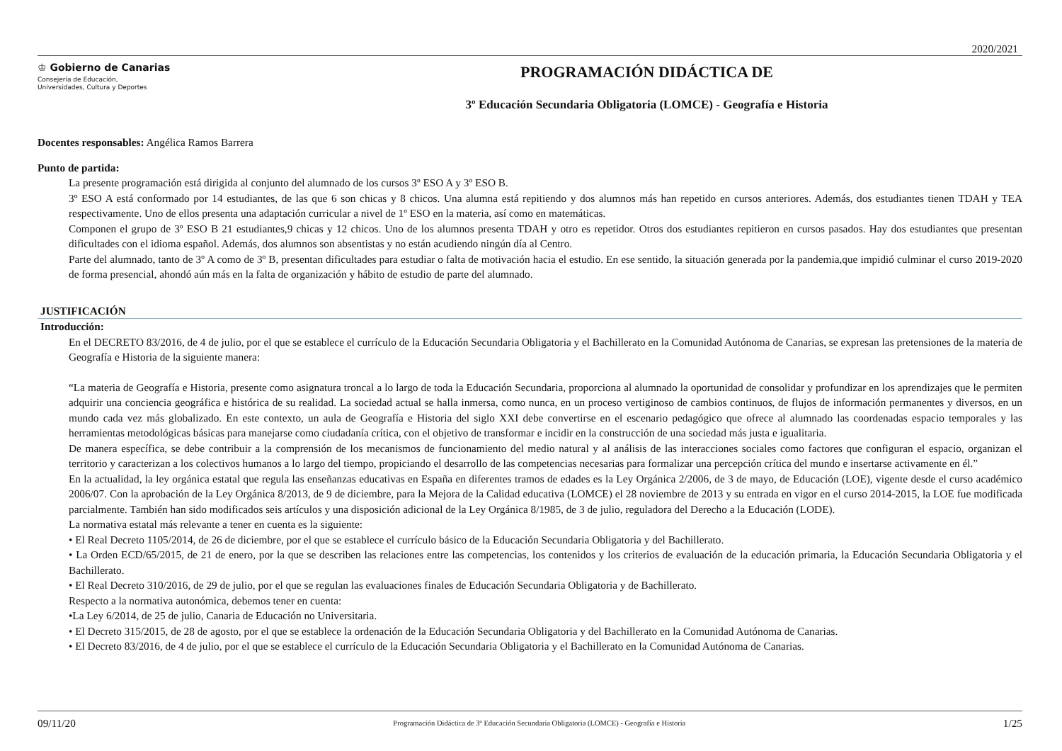2020/2021
♔ Gobierno de Canarias
Consejería de Educación,
Universidades, Cultura y Deportes
PROGRAMACIÓN DIDÁCTICA DE
3º Educación Secundaria Obligatoria (LOMCE) - Geografía e Historia
Docentes responsables: Angélica Ramos Barrera
Punto de partida:
La presente programación está dirigida al conjunto del alumnado de los cursos 3º ESO A y 3º ESO B.
3º ESO A está conformado por 14 estudiantes, de las que 6 son chicas y 8 chicos. Una alumna está repitiendo y dos alumnos más han repetido en cursos anteriores. Además, dos estudiantes tienen TDAH y TEA respectivamente. Uno de ellos presenta una adaptación curricular a nivel de 1º ESO en la materia, así como en matemáticas.
Componen el grupo de 3º ESO B 21 estudiantes,9 chicas y 12 chicos. Uno de los alumnos presenta TDAH y otro es repetidor. Otros dos estudiantes repitieron en cursos pasados. Hay dos estudiantes que presentan dificultades con el idioma español. Además, dos alumnos son absentistas y no están acudiendo ningún día al Centro.
Parte del alumnado, tanto de 3º A como de 3º B, presentan dificultades para estudiar o falta de motivación hacia el estudio. En ese sentido, la situación generada por la pandemia,que impidió culminar el curso 2019-2020 de forma presencial, ahondó aún más en la falta de organización y hábito de estudio de parte del alumnado.
JUSTIFICACIÓN
Introducción:
En el DECRETO 83/2016, de 4 de julio, por el que se establece el currículo de la Educación Secundaria Obligatoria y el Bachillerato en la Comunidad Autónoma de Canarias, se expresan las pretensiones de la materia de Geografía e Historia de la siguiente manera:
“La materia de Geografía e Historia, presente como asignatura troncal a lo largo de toda la Educación Secundaria, proporciona al alumnado la oportunidad de consolidar y profundizar en los aprendizajes que le permiten adquirir una conciencia geográfica e histórica de su realidad. La sociedad actual se halla inmersa, como nunca, en un proceso vertiginoso de cambios continuos, de flujos de información permanentes y diversos, en un mundo cada vez más globalizado. En este contexto, un aula de Geografía e Historia del siglo XXI debe convertirse en el escenario pedagógico que ofrece al alumnado las coordenadas espacio temporales y las herramientas metodológicas básicas para manejarse como ciudadanía crítica, con el objetivo de transformar e incidir en la construcción de una sociedad más justa e igualitaria.
De manera específica, se debe contribuir a la comprensión de los mecanismos de funcionamiento del medio natural y al análisis de las interacciones sociales como factores que configuran el espacio, organizan el territorio y caracterizan a los colectivos humanos a lo largo del tiempo, propiciando el desarrollo de las competencias necesarias para formalizar una percepción crítica del mundo e insertarse activamente en él.”
En la actualidad, la ley orgánica estatal que regula las enseñanzas educativas en España en diferentes tramos de edades es la Ley Orgánica 2/2006, de 3 de mayo, de Educación (LOE), vigente desde el curso académico 2006/07. Con la aprobación de la Ley Orgánica 8/2013, de 9 de diciembre, para la Mejora de la Calidad educativa (LOMCE) el 28 noviembre de 2013 y su entrada en vigor en el curso 2014-2015, la LOE fue modificada parcialmente. También han sido modificados seis artículos y una disposición adicional de la Ley Orgánica 8/1985, de 3 de julio, reguladora del Derecho a la Educación (LODE).
La normativa estatal más relevante a tener en cuenta es la siguiente:
• El Real Decreto 1105/2014, de 26 de diciembre, por el que se establece el currículo básico de la Educación Secundaria Obligatoria y del Bachillerato.
• La Orden ECD/65/2015, de 21 de enero, por la que se describen las relaciones entre las competencias, los contenidos y los criterios de evaluación de la educación primaria, la Educación Secundaria Obligatoria y el Bachillerato.
• El Real Decreto 310/2016, de 29 de julio, por el que se regulan las evaluaciones finales de Educación Secundaria Obligatoria y de Bachillerato.
Respecto a la normativa autonómica, debemos tener en cuenta:
•La Ley 6/2014, de 25 de julio, Canaria de Educación no Universitaria.
• El Decreto 315/2015, de 28 de agosto, por el que se establece la ordenación de la Educación Secundaria Obligatoria y del Bachillerato en la Comunidad Autónoma de Canarias.
• El Decreto 83/2016, de 4 de julio, por el que se establece el currículo de la Educación Secundaria Obligatoria y el Bachillerato en la Comunidad Autónoma de Canarias.
09/11/20 Programación Didáctica de 3º Educación Secundaria Obligatoria (LOMCE) - Geografía e Historia 1/25